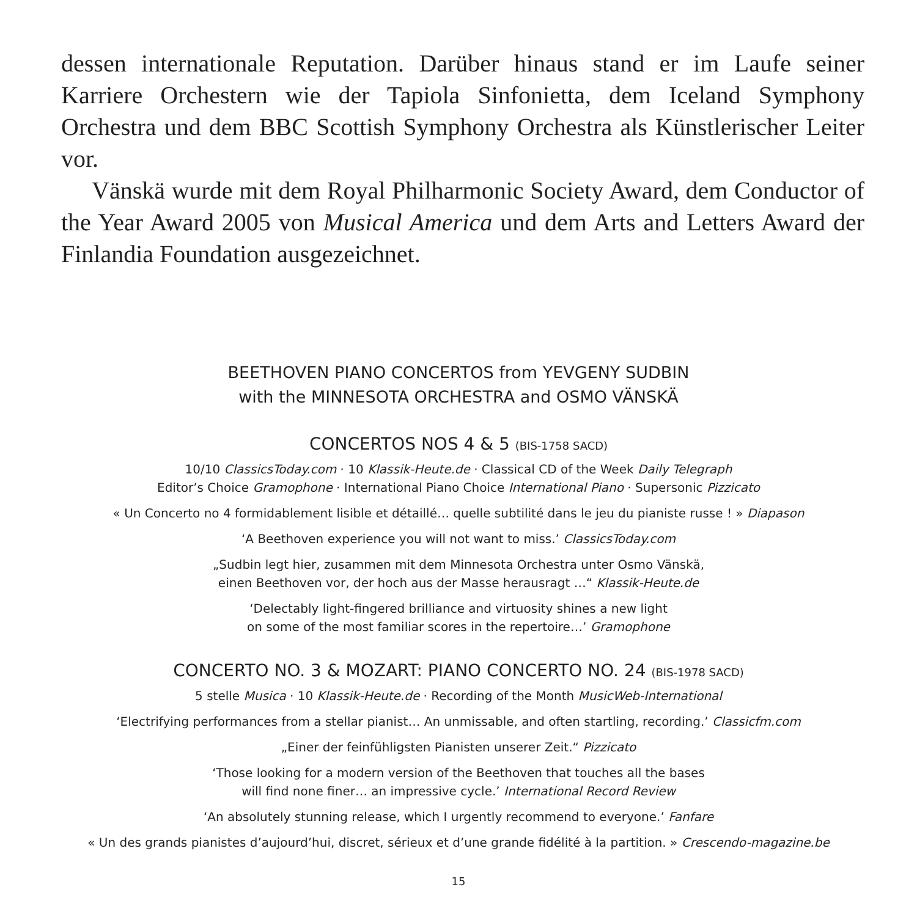dessen internationale Reputation. Darüber hinaus stand er im Laufe seiner Karriere Orchestern wie der Tapiola Sinfonietta, dem Iceland Symphony Orchestra und dem BBC Scottish Symphony Orchestra als Künstlerischer Leiter vor.
Vänskä wurde mit dem Royal Philharmonic Society Award, dem Conductor of the Year Award 2005 von Musical America und dem Arts and Letters Award der Finlandia Foundation ausgezeichnet.
BEETHOVEN PIANO CONCERTOS from YEVGENY SUDBIN
with the MINNESOTA ORCHESTRA and OSMO VÄNSKÄ
CONCERTOS NOS 4 & 5 (BIS-1758 SACD)
10/10 ClassicsToday.com · 10 Klassik-Heute.de · Classical CD of the Week Daily Telegraph
Editor’s Choice Gramophone · International Piano Choice International Piano · Supersonic Pizzicato
« Un Concerto no 4 formidablement lisible et détaillé… quelle subtilité dans le jeu du pianiste russe ! » Diapason
‘A Beethoven experience you will not want to miss.’ ClassicsToday.com
„Sudbin legt hier, zusammen mit dem Minnesota Orchestra unter Osmo Vänskä,
einen Beethoven vor, der hoch aus der Masse herausragt …“ Klassik-Heute.de
‘Delectably light-fingered brilliance and virtuosity shines a new light
on some of the most familiar scores in the repertoire…’ Gramophone
CONCERTO NO. 3 & MOZART: PIANO CONCERTO NO. 24 (BIS-1978 SACD)
5 stelle Musica · 10 Klassik-Heute.de · Recording of the Month MusicWeb-International
‘Electrifying performances from a stellar pianist… An unmissable, and often startling, recording.’ Classicfm.com
„Einer der feinfühligsten Pianisten unserer Zeit.“ Pizzicato
‘Those looking for a modern version of the Beethoven that touches all the bases
will find none finer… an impressive cycle.’ International Record Review
‘An absolutely stunning release, which I urgently recommend to everyone.’ Fanfare
« Un des grands pianistes d’aujourd’hui, discret, sérieux et d’une grande fidélité à la partition. » Crescendo-magazine.be
15